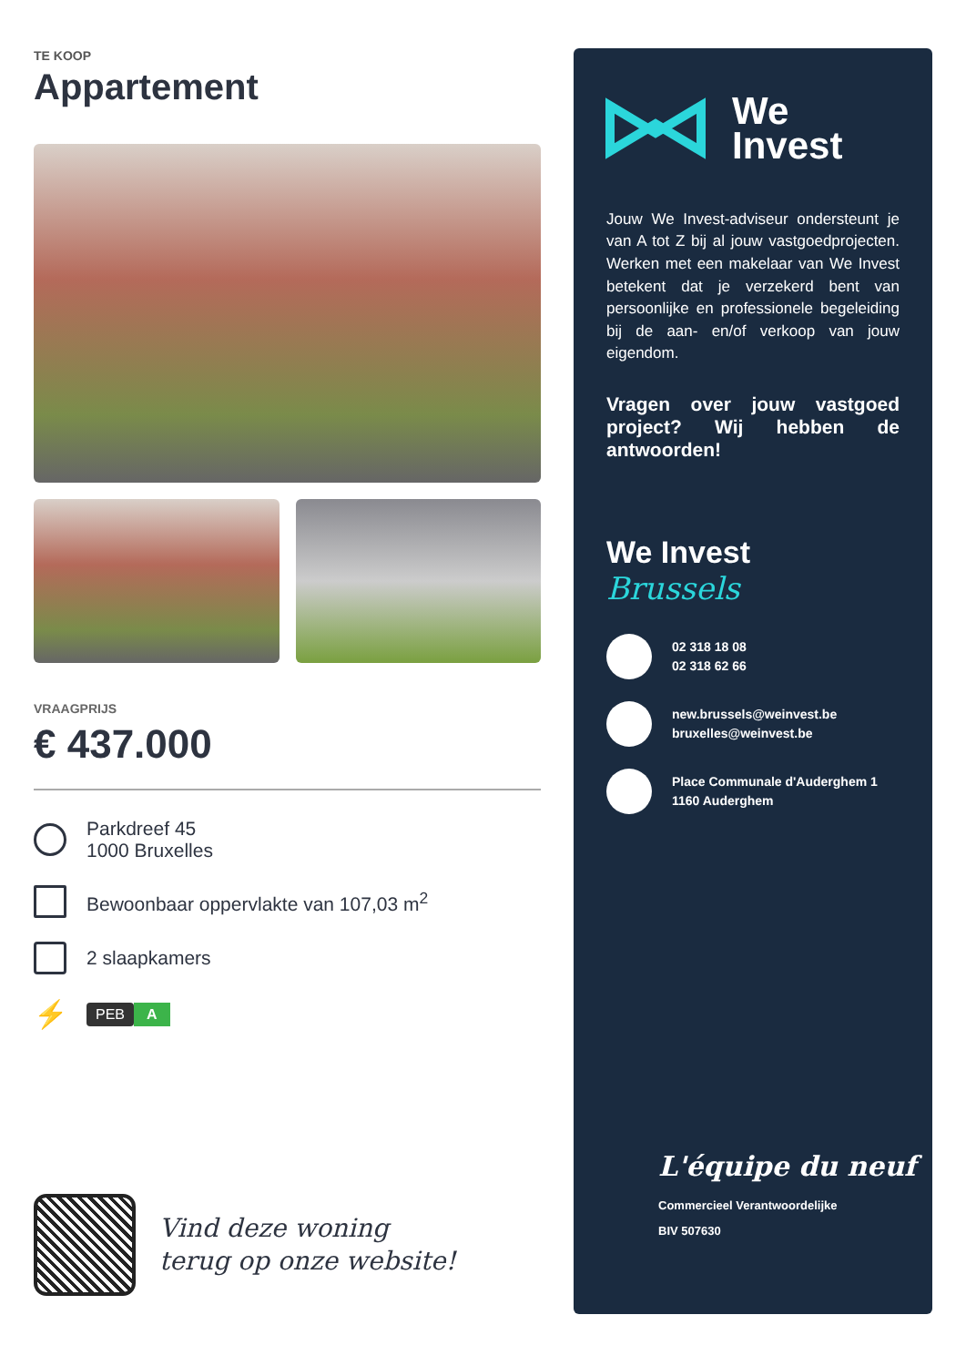TE KOOP
Appartement
VRAAGPRIJS
€ 437.000
Parkdreef 45
1000 Bruxelles
Bewoonbaar oppervlakte van 107,03 m<sup>2</sup>
2 slaapkamers
⚡
PEB A
Vind deze woning
terug op onze website!
We
Invest
Jouw We Invest-adviseur ondersteunt je van A tot Z bij al jouw vastgoedprojecten. Werken met een makelaar van We Invest betekent dat je verzekerd bent van persoonlijke en professionele begeleiding bij de aan- en/of verkoop van jouw eigendom.
Vragen over jouw vastgoed project? Wij hebben de antwoorden!
We Invest
Brussels
02 318 18 08
02 318 62 66
new.brussels@weinvest.be
bruxelles@weinvest.be
Place Communale d'Auderghem 1
1160 Auderghem
L'équipe du neuf
Commercieel Verantwoordelijke
BIV 507630